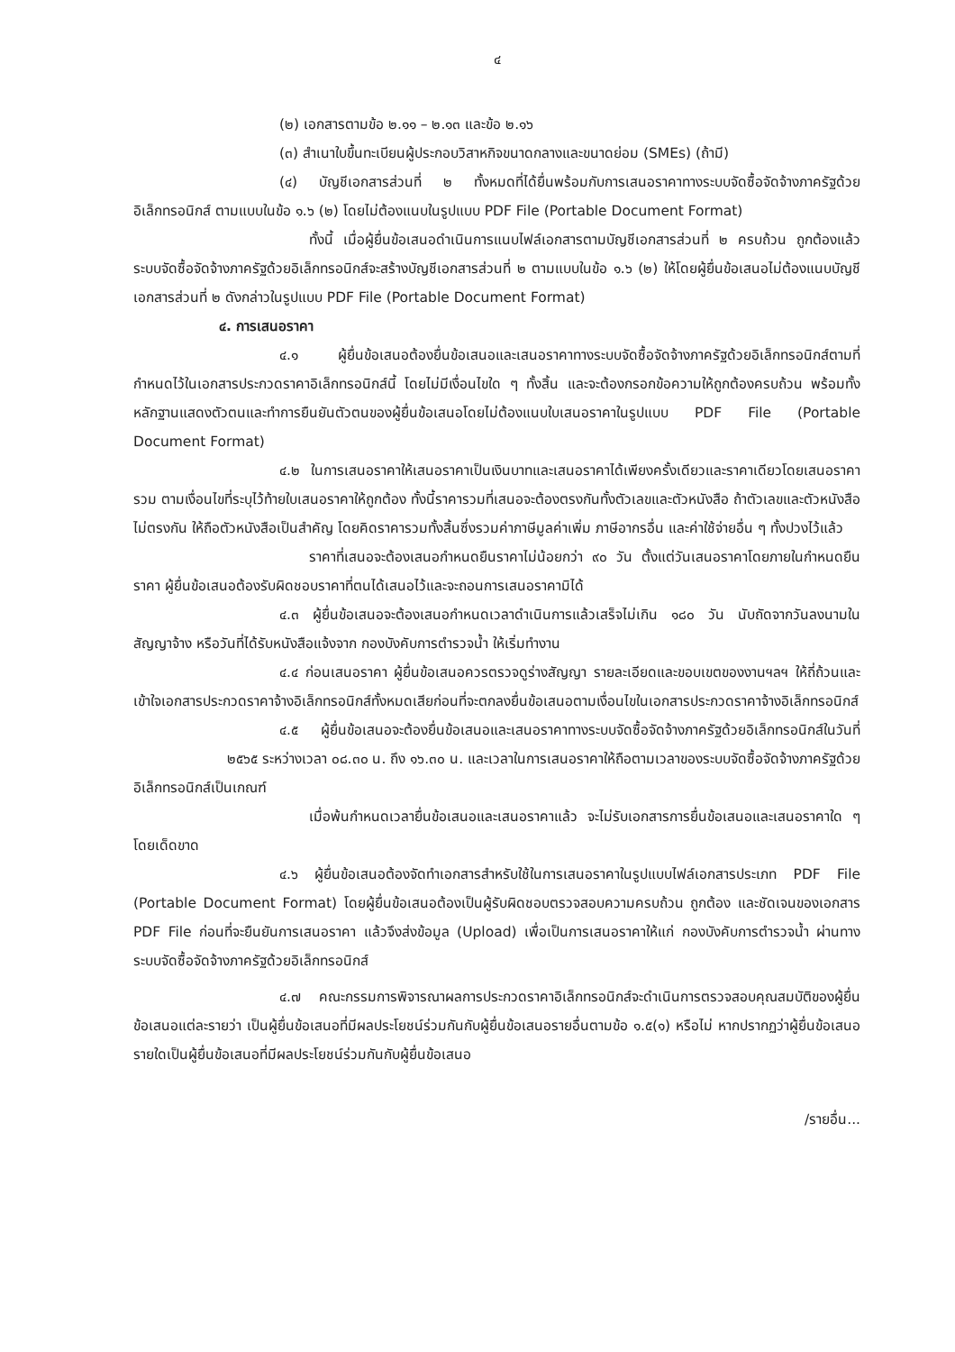๔
(๒) เอกสารตามข้อ ๒.๑๑ – ๒.๑๓ และข้อ ๒.๑๖
(๓) สำเนาใบขึ้นทะเบียนผู้ประกอบวิสาหกิจขนาดกลางและขนาดย่อม (SMEs) (ถ้ามี)
(๔) บัญชีเอกสารส่วนที่ ๒ ทั้งหมดที่ได้ยื่นพร้อมกับการเสนอราคาทางระบบจัดซื้อจัดจ้างภาครัฐด้วยอิเล็กทรอนิกส์ ตามแบบในข้อ ๑.๖ (๒) โดยไม่ต้องแนบในรูปแบบ PDF File (Portable Document Format)
ทั้งนี้ เมื่อผู้ยื่นข้อเสนอดำเนินการแนบไฟล์เอกสารตามบัญชีเอกสารส่วนที่ ๒ ครบถ้วน ถูกต้องแล้ว ระบบจัดซื้อจัดจ้างภาครัฐด้วยอิเล็กทรอนิกส์จะสร้างบัญชีเอกสารส่วนที่ ๒ ตามแบบในข้อ ๑.๖ (๒) ให้โดยผู้ยื่นข้อเสนอไม่ต้องแนบบัญชีเอกสารส่วนที่ ๒ ดังกล่าวในรูปแบบ PDF File (Portable Document Format)
๔. การเสนอราคา
๔.๑ ผู้ยื่นข้อเสนอต้องยื่นข้อเสนอและเสนอราคาทางระบบจัดซื้อจัดจ้างภาครัฐด้วยอิเล็กทรอนิกส์ตามที่กำหนดไว้ในเอกสารประกวดราคาอิเล็กทรอนิกส์นี้ โดยไม่มีเงื่อนไขใด ๆ ทั้งสิ้น และจะต้องกรอกข้อความให้ถูกต้องครบถ้วน พร้อมทั้งหลักฐานแสดงตัวตนและทำการยืนยันตัวตนของผู้ยื่นข้อเสนอโดยไม่ต้องแนบใบเสนอราคาในรูปแบบ PDF File (Portable Document Format)
๔.๒ ในการเสนอราคาให้เสนอราคาเป็นเงินบาทและเสนอราคาได้เพียงครั้งเดียวและราคาเดียวโดยเสนอราคารวม ตามเงื่อนไขที่ระบุไว้ท้ายใบเสนอราคาให้ถูกต้อง ทั้งนี้ราคารวมที่เสนอจะต้องตรงกันทั้งตัวเลขและตัวหนังสือ ถ้าตัวเลขและตัวหนังสือไม่ตรงกัน ให้ถือตัวหนังสือเป็นสำคัญ โดยคิดราคารวมทั้งสิ้นซึ่งรวมค่าภาษีมูลค่าเพิ่ม ภาษีอากรอื่น และค่าใช้จ่ายอื่น ๆ ทั้งปวงไว้แล้ว
ราคาที่เสนอจะต้องเสนอกำหนดยืนราคาไม่น้อยกว่า ๙๐ วัน ตั้งแต่วันเสนอราคาโดยภายในกำหนดยืนราคา ผู้ยื่นข้อเสนอต้องรับผิดชอบราคาที่ตนได้เสนอไว้และจะถอนการเสนอราคามิได้
๔.๓ ผู้ยื่นข้อเสนอจะต้องเสนอกำหนดเวลาดำเนินการแล้วเสร็จไม่เกิน ๑๘๐ วัน นับถัดจากวันลงนามในสัญญาจ้าง หรือวันที่ได้รับหนังสือแจ้งจาก กองบังคับการตำรวจน้ำ ให้เริ่มทำงาน
๔.๔ ก่อนเสนอราคา ผู้ยื่นข้อเสนอควรตรวจดูร่างสัญญา รายละเอียดและขอบเขตของงานฯลฯ ให้ถี่ถ้วนและเข้าใจเอกสารประกวดราคาจ้างอิเล็กทรอนิกส์ทั้งหมดเสียก่อนที่จะตกลงยื่นข้อเสนอตามเงื่อนไขในเอกสารประกวดราคาจ้างอิเล็กทรอนิกส์
๔.๕ ผู้ยื่นข้อเสนอจะต้องยื่นข้อเสนอและเสนอราคาทางระบบจัดซื้อจัดจ้างภาครัฐด้วยอิเล็กทรอนิกส์ในวันที่ ๒๕๖๕ ระหว่างเวลา ๐๘.๓๐ น. ถึง ๑๖.๓๐ น. และเวลาในการเสนอราคาให้ถือตามเวลาของระบบจัดซื้อจัดจ้างภาครัฐด้วยอิเล็กทรอนิกส์เป็นเกณฑ์
เมื่อพ้นกำหนดเวลายื่นข้อเสนอและเสนอราคาแล้ว จะไม่รับเอกสารการยื่นข้อเสนอและเสนอราคาใด ๆ โดยเด็ดขาด
๔.๖ ผู้ยื่นข้อเสนอต้องจัดทำเอกสารสำหรับใช้ในการเสนอราคาในรูปแบบไฟล์เอกสารประเภท PDF File (Portable Document Format) โดยผู้ยื่นข้อเสนอต้องเป็นผู้รับผิดชอบตรวจสอบความครบถ้วน ถูกต้อง และชัดเจนของเอกสาร PDF File ก่อนที่จะยืนยันการเสนอราคา แล้วจึงส่งข้อมูล (Upload) เพื่อเป็นการเสนอราคาให้แก่ กองบังคับการตำรวจน้ำ ผ่านทางระบบจัดซื้อจัดจ้างภาครัฐด้วยอิเล็กทรอนิกส์
๔.๗ คณะกรรมการพิจารณาผลการประกวดราคาอิเล็กทรอนิกส์จะดำเนินการตรวจสอบคุณสมบัติของผู้ยื่นข้อเสนอแต่ละรายว่า เป็นผู้ยื่นข้อเสนอที่มีผลประโยชน์ร่วมกันกับผู้ยื่นข้อเสนอรายอื่นตามข้อ ๑.๕(๑) หรือไม่ หากปรากฏว่าผู้ยื่นข้อเสนอรายใดเป็นผู้ยื่นข้อเสนอที่มีผลประโยชน์ร่วมกันกับผู้ยื่นข้อเสนอ
/รายอื่น...